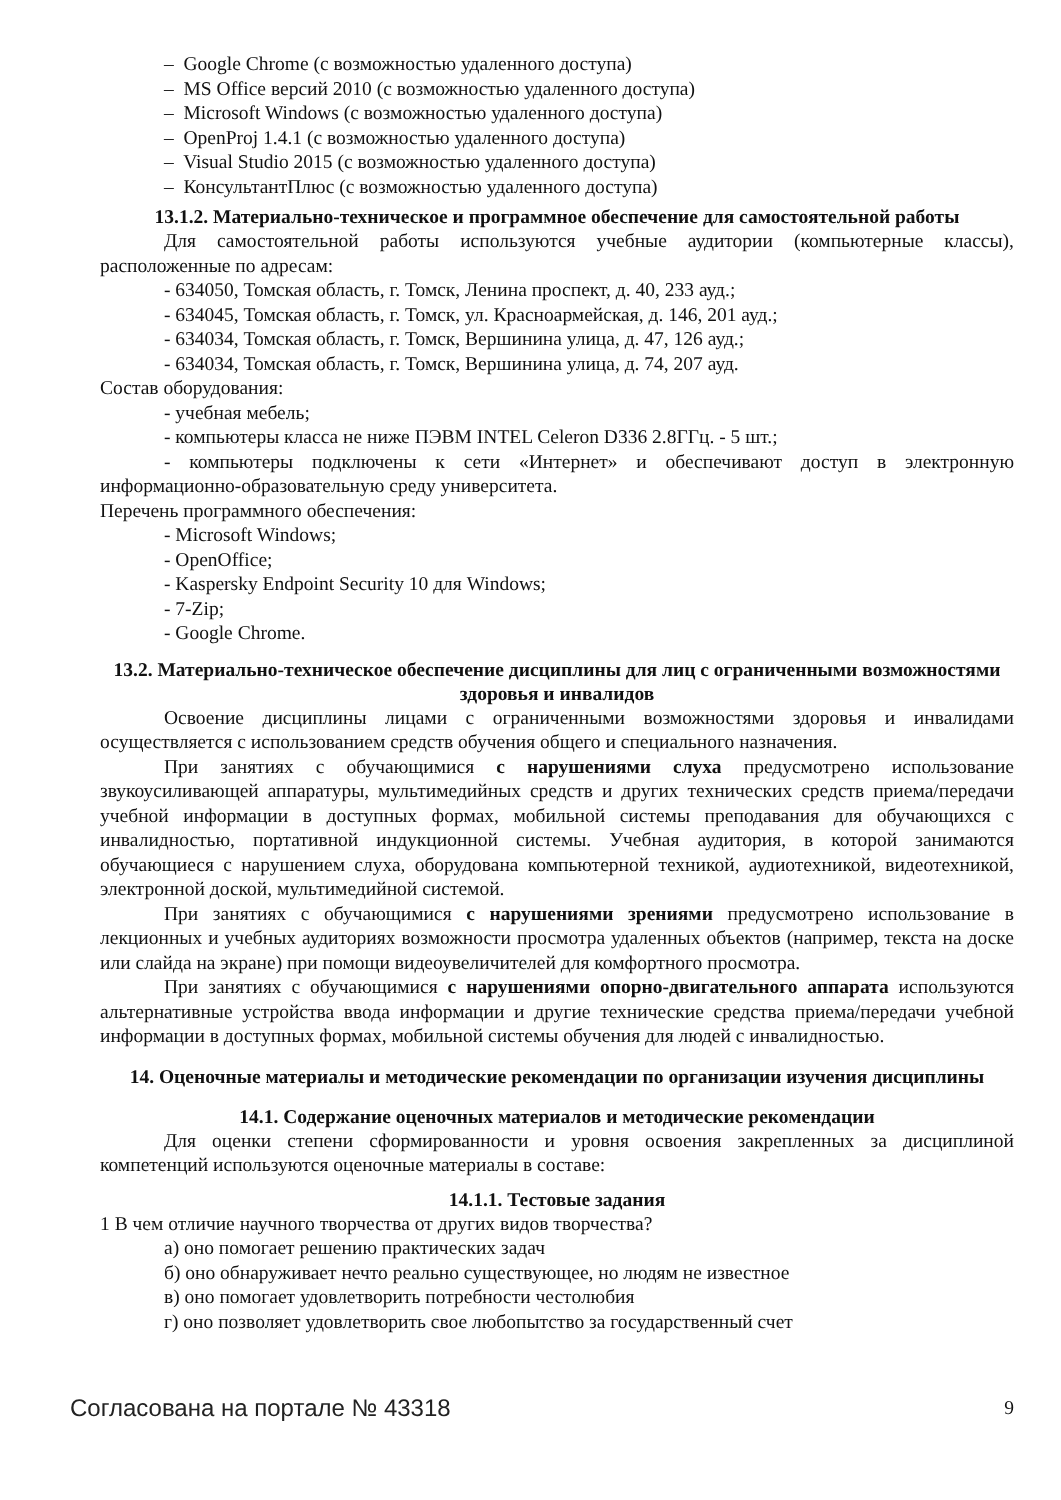– Google Chrome (с возможностью удаленного доступа)
– MS Office версий 2010 (с возможностью удаленного доступа)
– Microsoft Windows (с возможностью удаленного доступа)
– OpenProj 1.4.1 (с возможностью удаленного доступа)
– Visual Studio 2015 (с возможностью удаленного доступа)
– КонсультантПлюс (с возможностью удаленного доступа)
13.1.2. Материально-техническое и программное обеспечение для самостоятельной работы
Для самостоятельной работы используются учебные аудитории (компьютерные классы), расположенные по адресам:
- 634050, Томская область, г. Томск, Ленина проспект, д. 40, 233 ауд.;
- 634045, Томская область, г. Томск, ул. Красноармейская, д. 146, 201 ауд.;
- 634034, Томская область, г. Томск, Вершинина улица, д. 47, 126 ауд.;
- 634034, Томская область, г. Томск, Вершинина улица, д. 74, 207 ауд.
Состав оборудования:
- учебная мебель;
- компьютеры класса не ниже ПЭВМ INTEL Celeron D336 2.8ГГц. - 5 шт.;
- компьютеры подключены к сети «Интернет» и обеспечивают доступ в электронную информационно-образовательную среду университета.
Перечень программного обеспечения:
- Microsoft Windows;
- OpenOffice;
- Kaspersky Endpoint Security 10 для Windows;
- 7-Zip;
- Google Chrome.
13.2. Материально-техническое обеспечение дисциплины для лиц с ограниченными возможностями здоровья и инвалидов
Освоение дисциплины лицами с ограниченными возможностями здоровья и инвалидами осуществляется с использованием средств обучения общего и специального назначения.
При занятиях с обучающимися с нарушениями слуха предусмотрено использование звукоусиливающей аппаратуры, мультимедийных средств и других технических средств приема/передачи учебной информации в доступных формах, мобильной системы преподавания для обучающихся с инвалидностью, портативной индукционной системы. Учебная аудитория, в которой занимаются обучающиеся с нарушением слуха, оборудована компьютерной техникой, аудиотехникой, видеотехникой, электронной доской, мультимедийной системой.
При занятиях с обучающимися с нарушениями зрениями предусмотрено использование в лекционных и учебных аудиториях возможности просмотра удаленных объектов (например, текста на доске или слайда на экране) при помощи видеоувеличителей для комфортного просмотра.
При занятиях с обучающимися с нарушениями опорно-двигательного аппарата используются альтернативные устройства ввода информации и другие технические средства приема/передачи учебной информации в доступных формах, мобильной системы обучения для людей с инвалидностью.
14. Оценочные материалы и методические рекомендации по организации изучения дисциплины
14.1. Содержание оценочных материалов и методические рекомендации
Для оценки степени сформированности и уровня освоения закрепленных за дисциплиной компетенций используются оценочные материалы в составе:
14.1.1. Тестовые задания
1 В чем отличие научного творчества от других видов творчества?
а) оно помогает решению практических задач
б) оно обнаруживает нечто реально существующее, но людям не известное
в) оно помогает удовлетворить потребности честолюбия
г) оно позволяет удовлетворить свое любопытство за государственный счет
Согласована на портале № 43318 9